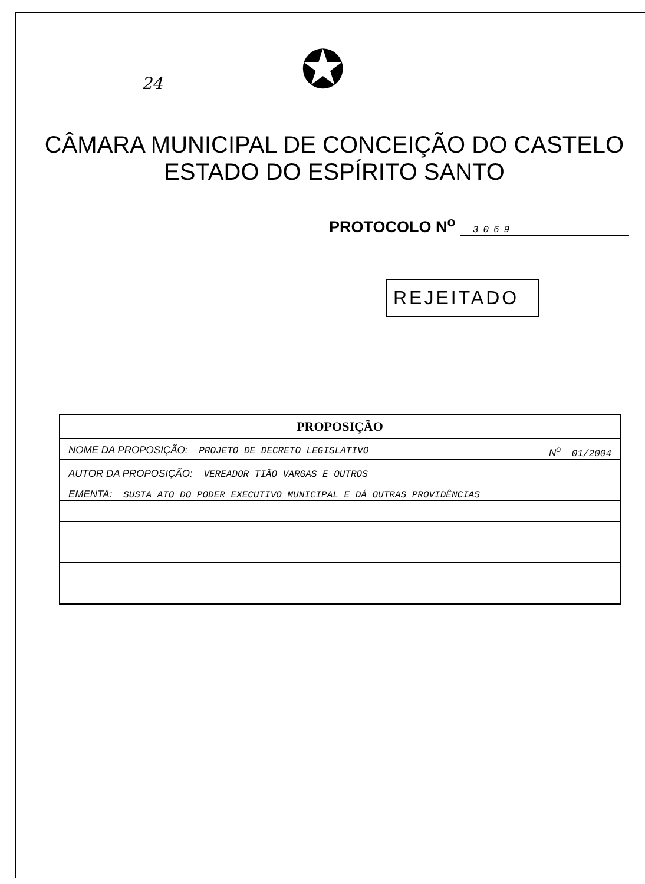24
✪
CÂMARA MUNICIPAL DE CONCEIÇÃO DO CASTELO
ESTADO DO ESPÍRITO SANTO
PROTOCOLO N<sup>o</sup> 3069
REJEITADO
| PROPOSIÇÃO |
| --- |
| NOME DA PROPOSIÇÃO: PROJETO DE DECRETO LEGISLATIVO N<sup>o</sup> 01/2004 |
| AUTOR DA PROPOSIÇÃO: VEREADOR TIÃO VARGAS E OUTROS |
| EMENTA: SUSTA ATO DO PODER EXECUTIVO MUNICIPAL E DÁ OUTRAS PROVIDÊNCIAS |